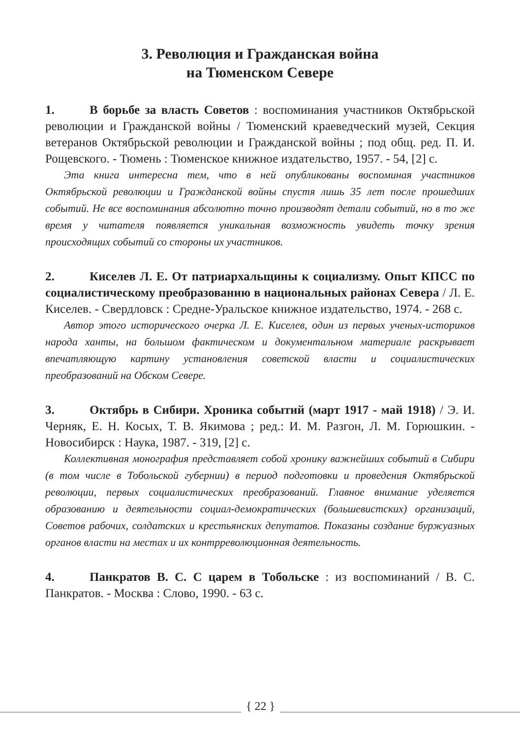3. Революция и Гражданская война
на Тюменском Севере
1. В борьбе за власть Советов : воспоминания участников Октябрьской революции и Гражданской войны / Тюменский краеведческий музей, Секция ветеранов Октябрьской революции и Гражданской войны ; под общ. ред. П. И. Рощевского. - Тюмень : Тюменское книжное издательство, 1957. - 54, [2] с.
Эта книга интересна тем, что в ней опубликованы воспоминая участников Октябрьской революции и Гражданской войны спустя лишь 35 лет после прошедших событий. Не все воспоминания абсолютно точно производят детали событий, но в то же время у читателя появляется уникальная возможность увидеть точку зрения происходящих событий со стороны их участников.
2. Киселев Л. Е. От патриархальщины к социализму. Опыт КПСС по социалистическому преобразованию в национальных районах Севера / Л. Е. Киселев. - Свердловск : Средне-Уральское книжное издательство, 1974. - 268 с.
Автор этого исторического очерка Л. Е. Киселев, один из первых ученых-историков народа ханты, на большом фактическом и документальном материале раскрывает впечатляющую картину установления советской власти и социалистических преобразований на Обском Севере.
3. Октябрь в Сибири. Хроника событий (март 1917 - май 1918) / Э. И. Черняк, Е. Н. Косых, Т. В. Якимова ; ред.: И. М. Разгон, Л. М. Горюшкин. - Новосибирск : Наука, 1987. - 319, [2] с.
Коллективная монография представляет собой хронику важнейших событий в Сибири (в том числе в Тобольской губернии) в период подготовки и проведения Октябрьской революции, первых социалистических преобразований. Главное внимание уделяется образованию и деятельности социал-демократических (большевистских) организаций, Советов рабочих, солдатских и крестьянских депутатов. Показаны создание буржуазных органов власти на местах и их контрреволюционная деятельность.
4. Панкратов В. С. С царем в Тобольске : из воспоминаний / В. С. Панкратов. - Москва : Слово, 1990. - 63 с.
{ 22 }